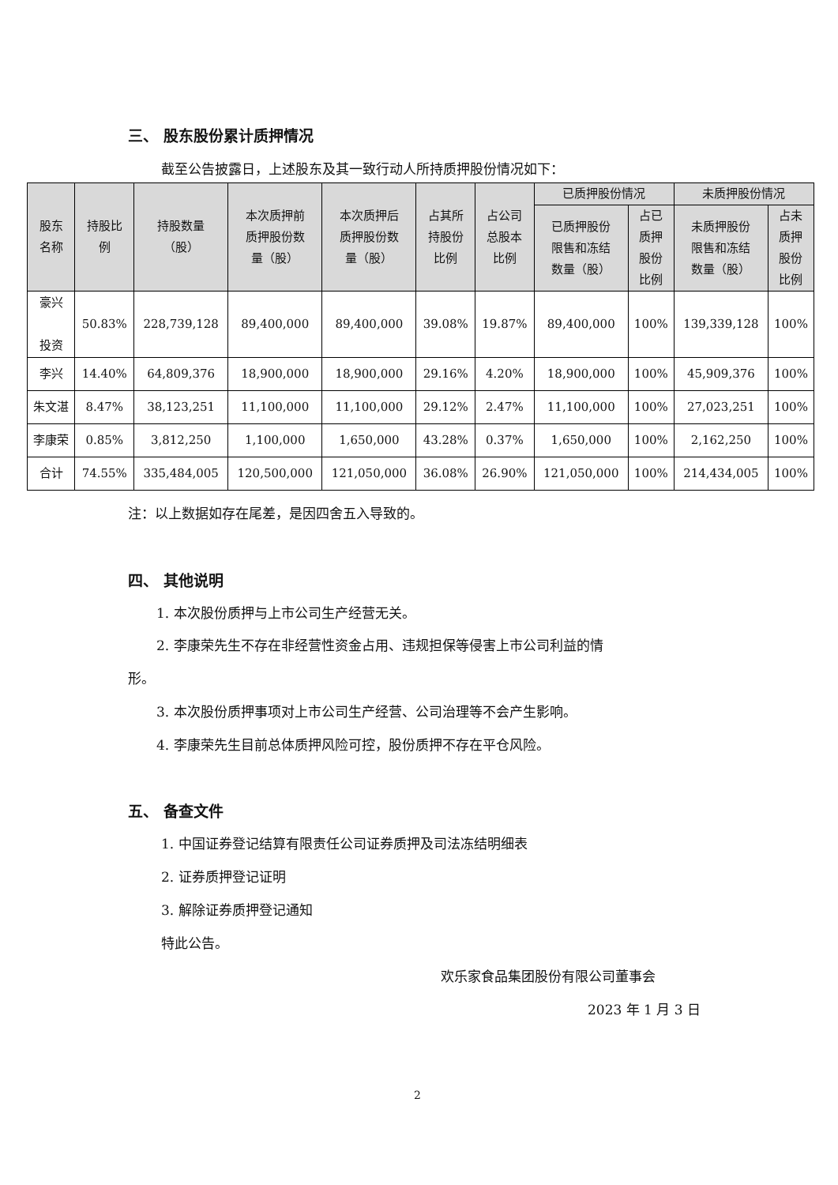三、 股东股份累计质押情况
截至公告披露日，上述股东及其一致行动人所持质押股份情况如下：
| 股东 名称 | 持股比 例 | 持股数量 （股） | 本次质押前 质押股份数 量（股） | 本次质押后 质押股份数 量（股） | 占其所 持股份 比例 | 占公司 总股本 比例 | 已质押股份情况 | | 未质押股份情况 | |
| --- | --- | --- | --- | --- | --- | --- | --- | --- | --- | --- |
| | | | | | | | 已质押股份 限售和冻结 数量（股） | 占已 质押 股份 比例 | 未质押股份 限售和冻结 数量（股） | 占未 质押 股份 比例 |
| 豪兴 投资 | 50.83% | 228,739,128 | 89,400,000 | 89,400,000 | 39.08% | 19.87% | 89,400,000 | 100% | 139,339,128 | 100% |
| 李兴 | 14.40% | 64,809,376 | 18,900,000 | 18,900,000 | 29.16% | 4.20% | 18,900,000 | 100% | 45,909,376 | 100% |
| 朱文湛 | 8.47% | 38,123,251 | 11,100,000 | 11,100,000 | 29.12% | 2.47% | 11,100,000 | 100% | 27,023,251 | 100% |
| 李康荣 | 0.85% | 3,812,250 | 1,100,000 | 1,650,000 | 43.28% | 0.37% | 1,650,000 | 100% | 2,162,250 | 100% |
| 合计 | 74.55% | 335,484,005 | 120,500,000 | 121,050,000 | 36.08% | 26.90% | 121,050,000 | 100% | 214,434,005 | 100% |
注：以上数据如存在尾差，是因四舍五入导致的。
四、 其他说明
1. 本次股份质押与上市公司生产经营无关。
2. 李康荣先生不存在非经营性资金占用、违规担保等侵害上市公司利益的情
形。
3. 本次股份质押事项对上市公司生产经营、公司治理等不会产生影响。
4. 李康荣先生目前总体质押风险可控，股份质押不存在平仓风险。
五、 备查文件
1. 中国证券登记结算有限责任公司证券质押及司法冻结明细表
2. 证券质押登记证明
3. 解除证券质押登记通知
特此公告。
欢乐家食品集团股份有限公司董事会
2023 年 1 月 3 日
2